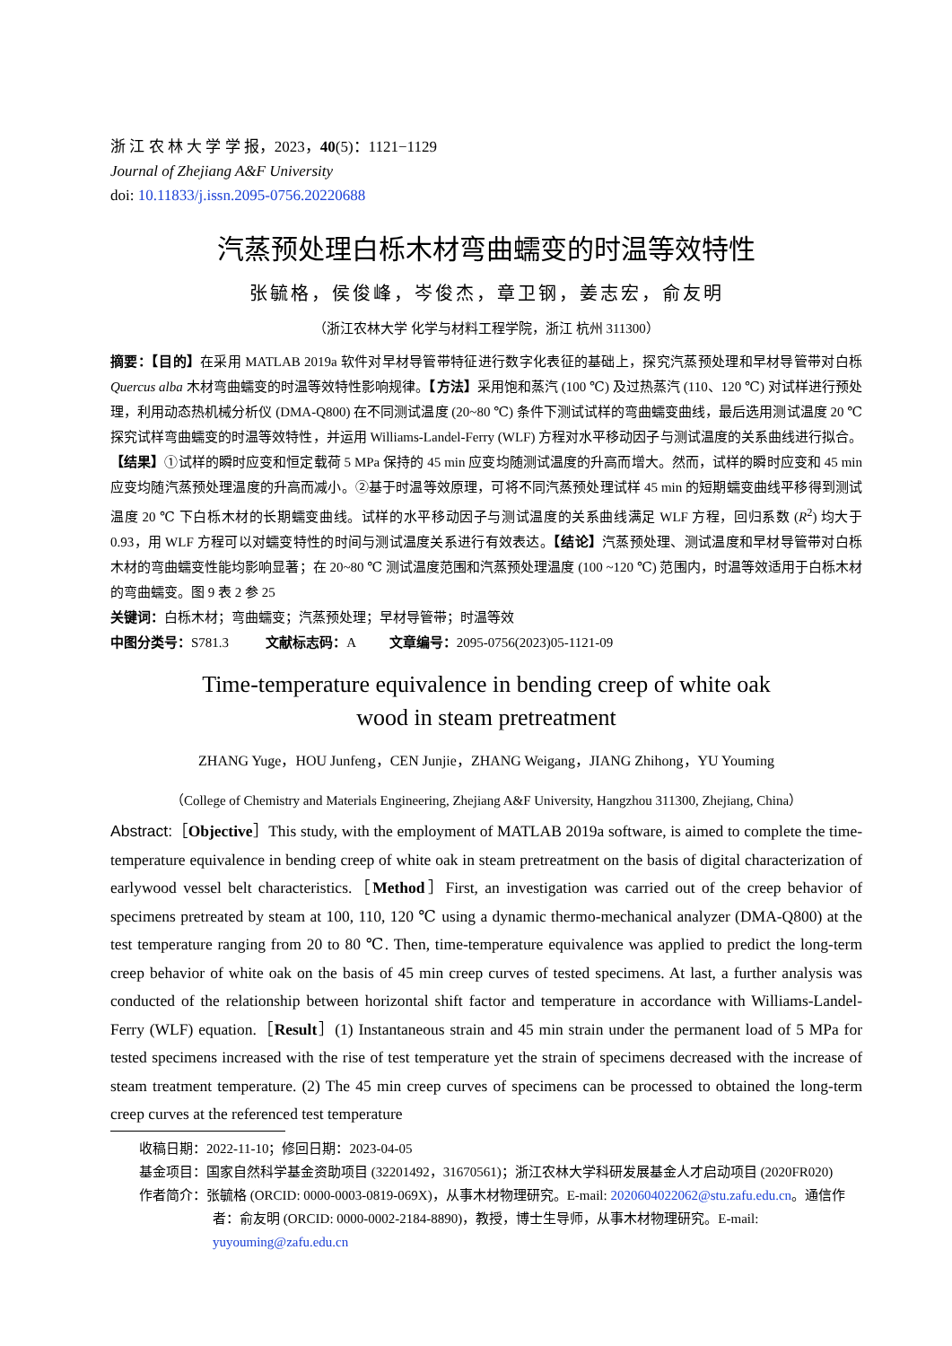浙 江 农 林 大 学 学 报，2023，40(5)：1121−1129
Journal of Zhejiang A&F University
doi: 10.11833/j.issn.2095-0756.20220688
汽蒸预处理白栎木材弯曲蠕变的时温等效特性
张毓格，侯俊峰，岑俊杰，章卫钢，姜志宏，俞友明
（浙江农林大学 化学与材料工程学院，浙江 杭州 311300）
摘要：【目的】在采用 MATLAB 2019a 软件对早材导管带特征进行数字化表征的基础上，探究汽蒸预处理和早材导管带对白栎 Quercus alba 木材弯曲蠕变的时温等效特性影响规律。【方法】采用饱和蒸汽 (100 ℃) 及过热蒸汽 (110、120 ℃) 对试样进行预处理，利用动态热机械分析仪 (DMA-Q800) 在不同测试温度 (20~80 ℃) 条件下测试试样的弯曲蠕变曲线，最后选用测试温度 20 ℃ 探究试样弯曲蠕变的时温等效特性，并运用 Williams-Landel-Ferry (WLF) 方程对水平移动因子与测试温度的关系曲线进行拟合。【结果】①试样的瞬时应变和恒定载荷 5 MPa 保持的 45 min 应变均随测试温度的升高而增大。然而，试样的瞬时应变和 45 min 应变均随汽蒸预处理温度的升高而减小。②基于时温等效原理，可将不同汽蒸预处理试样 45 min 的短期蠕变曲线平移得到测试温度 20 ℃ 下白栎木材的长期蠕变曲线。试样的水平移动因子与测试温度的关系曲线满足 WLF 方程，回归系数 (R<sup>2</sup>) 均大于 0.93，用 WLF 方程可以对蠕变特性的时间与测试温度关系进行有效表达。【结论】汽蒸预处理、测试温度和早材导管带对白栎木材的弯曲蠕变性能均影响显著；在 20~80 ℃ 测试温度范围和汽蒸预处理温度 (100 ~120 ℃) 范围内，时温等效适用于白栎木材的弯曲蠕变。图 9 表 2 参 25
关键词：白栎木材；弯曲蠕变；汽蒸预处理；早材导管带；时温等效
中图分类号：S781.3 文献标志码：A 文章编号：2095-0756(2023)05-1121-09
Time-temperature equivalence in bending creep of white oak
wood in steam pretreatment
ZHANG Yuge，HOU Junfeng，CEN Junjie，ZHANG Weigang，JIANG Zhihong，YU Youming
（College of Chemistry and Materials Engineering, Zhejiang A&F University, Hangzhou 311300, Zhejiang, China）
Abstract:［Objective］This study, with the employment of MATLAB 2019a software, is aimed to complete the time-temperature equivalence in bending creep of white oak in steam pretreatment on the basis of digital characterization of earlywood vessel belt characteristics.［Method］First, an investigation was carried out of the creep behavior of specimens pretreated by steam at 100, 110, 120 ℃ using a dynamic thermo-mechanical analyzer (DMA-Q800) at the test temperature ranging from 20 to 80 ℃. Then, time-temperature equivalence was applied to predict the long-term creep behavior of white oak on the basis of 45 min creep curves of tested specimens. At last, a further analysis was conducted of the relationship between horizontal shift factor and temperature in accordance with Williams-Landel-Ferry (WLF) equation.［Result］(1) Instantaneous strain and 45 min strain under the permanent load of 5 MPa for tested specimens increased with the rise of test temperature yet the strain of specimens decreased with the increase of steam treatment temperature. (2) The 45 min creep curves of specimens can be processed to obtained the long-term creep curves at the referenced test temperature
收稿日期：2022-11-10；修回日期：2023-04-05
基金项目：国家自然科学基金资助项目 (32201492，31670561)；浙江农林大学科研发展基金人才启动项目 (2020FR020)
作者简介：张毓格 (ORCID: 0000-0003-0819-069X)，从事木材物理研究。E-mail: 2020604022062@stu.zafu.edu.cn。通信作者：俞友明 (ORCID: 0000-0002-2184-8890)，教授，博士生导师，从事木材物理研究。E-mail: yuyouming@zafu.edu.cn